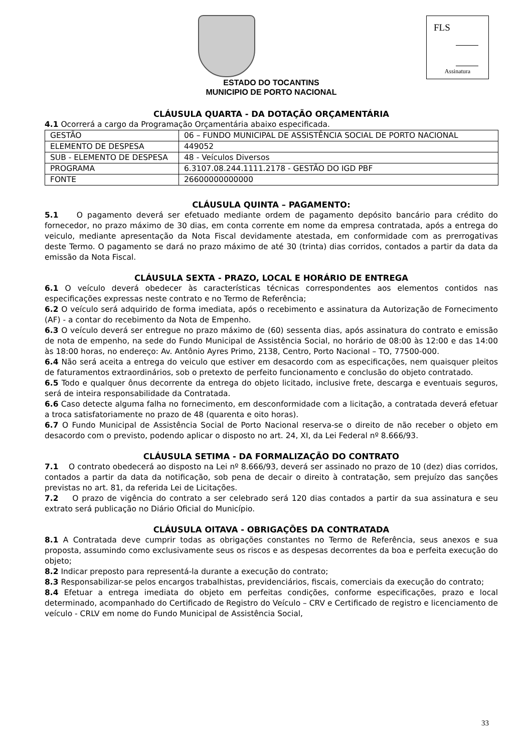FLS
Assinatura
ESTADO DO TOCANTINS
MUNICIPIO DE PORTO NACIONAL
CLÁUSULA QUARTA - DA DOTAÇÃO ORÇAMENTÁRIA
4.1 Ocorrerá a cargo da Programação Orçamentária abaixo especificada.
| GESTÃO | 06 – FUNDO MUNICIPAL DE ASSISTÊNCIA SOCIAL DE PORTO NACIONAL |
| ELEMENTO DE DESPESA | 449052 |
| SUB - ELEMENTO DE DESPESA | 48 - Veículos Diversos |
| PROGRAMA | 6.3107.08.244.1111.2178 - GESTÃO DO IGD PBF |
| FONTE | 26600000000000 |
CLÁUSULA QUINTA – PAGAMENTO:
5.1 O pagamento deverá ser efetuado mediante ordem de pagamento depósito bancário para crédito do fornecedor, no prazo máximo de 30 dias, em conta corrente em nome da empresa contratada, após a entrega do veiculo, mediante apresentação da Nota Fiscal devidamente atestada, em conformidade com as prerrogativas deste Termo. O pagamento se dará no prazo máximo de até 30 (trinta) dias corridos, contados a partir da data da emissão da Nota Fiscal.
CLÁUSULA SEXTA - PRAZO, LOCAL E HORÁRIO DE ENTREGA
6.1 O veículo deverá obedecer às características técnicas correspondentes aos elementos contidos nas especificações expressas neste contrato e no Termo de Referência;
6.2 O veículo será adquirido de forma imediata, após o recebimento e assinatura da Autorização de Fornecimento (AF) - a contar do recebimento da Nota de Empenho.
6.3 O veículo deverá ser entregue no prazo máximo de (60) sessenta dias, após assinatura do contrato e emissão de nota de empenho, na sede do Fundo Municipal de Assistência Social, no horário de 08:00 às 12:00 e das 14:00 às 18:00 horas, no endereço: Av. Antônio Ayres Primo, 2138, Centro, Porto Nacional – TO, 77500-000.
6.4 Não será aceita a entrega do veiculo que estiver em desacordo com as especificações, nem quaisquer pleitos de faturamentos extraordinários, sob o pretexto de perfeito funcionamento e conclusão do objeto contratado.
6.5 Todo e qualquer ônus decorrente da entrega do objeto licitado, inclusive frete, descarga e eventuais seguros, será de inteira responsabilidade da Contratada.
6.6 Caso detecte alguma falha no fornecimento, em desconformidade com a licitação, a contratada deverá efetuar a troca satisfatoriamente no prazo de 48 (quarenta e oito horas).
6.7 O Fundo Municipal de Assistência Social de Porto Nacional reserva-se o direito de não receber o objeto em desacordo com o previsto, podendo aplicar o disposto no art. 24, XI, da Lei Federal nº 8.666/93.
CLÁUSULA SETIMA - DA FORMALIZAÇÃO DO CONTRATO
7.1 O contrato obedecerá ao disposto na Lei nº 8.666/93, deverá ser assinado no prazo de 10 (dez) dias corridos, contados a partir da data da notificação, sob pena de decair o direito à contratação, sem prejuízo das sanções previstas no art. 81, da referida Lei de Licitações.
7.2 O prazo de vigência do contrato a ser celebrado será 120 dias contados a partir da sua assinatura e seu extrato será publicação no Diário Oficial do Município.
CLÁUSULA OITAVA - OBRIGAÇÕES DA CONTRATADA
8.1 A Contratada deve cumprir todas as obrigações constantes no Termo de Referência, seus anexos e sua proposta, assumindo como exclusivamente seus os riscos e as despesas decorrentes da boa e perfeita execução do objeto;
8.2 Indicar preposto para representá-la durante a execução do contrato;
8.3 Responsabilizar-se pelos encargos trabalhistas, previdenciários, fiscais, comerciais da execução do contrato;
8.4 Efetuar a entrega imediata do objeto em perfeitas condições, conforme especificações, prazo e local determinado, acompanhado do Certificado de Registro do Veículo – CRV e Certificado de registro e licenciamento de veículo - CRLV em nome do Fundo Municipal de Assistência Social,
33